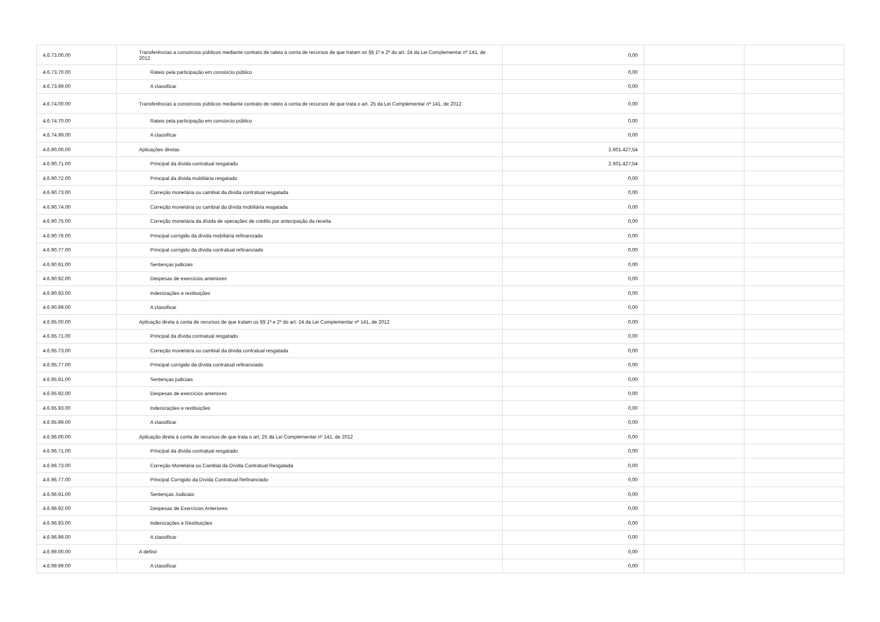| 4.6.73.00.00 | Transferências a consórcios públicos mediante contrato de rateio à conta de recursos de que tratam os §§ 1º e 2º do art. 24 da Lei Complementar nº 141, de 2012 | 0,00 | | |
| 4.6.73.70.00 | Rateio pela participação em consórcio público | 0,00 | | |
| 4.6.73.99.00 | A classificar | 0,00 | | |
| 4.6.74.00.00 | Transferências a consórcios públicos mediante contrato de rateio à conta de recursos de que trata o art. 25 da Lei Complementar nº 141, de 2012 | 0,00 | | |
| 4.6.74.70.00 | Rateio pela participação em consórcio público | 0,00 | | |
| 4.6.74.99.00 | A classificar | 0,00 | | |
| 4.6.90.00.00 | Aplicações diretas | 2.601.427,54 | | |
| 4.6.90.71.00 | Principal da dívida contratual resgatado | 2.601.427,54 | | |
| 4.6.90.72.00 | Principal da dívida mobiliária resgatado | 0,00 | | |
| 4.6.90.73.00 | Correção monetária ou cambial da dívida contratual resgatada | 0,00 | | |
| 4.6.90.74.00 | Correção monetária ou cambial da dívida mobiliária resgatada | 0,00 | | |
| 4.6.90.75.00 | Correção monetária da dívida de operações de crédito por antecipação da receita | 0,00 | | |
| 4.6.90.76.00 | Principal corrigido da dívida mobiliária refinanciado | 0,00 | | |
| 4.6.90.77.00 | Principal corrigido da dívida contratual refinanciado | 0,00 | | |
| 4.6.90.91.00 | Sentenças judiciais | 0,00 | | |
| 4.6.90.92.00 | Despesas de exercícios anteriores | 0,00 | | |
| 4.6.90.93.00 | Indenizações e restituições | 0,00 | | |
| 4.6.90.99.00 | A classificar | 0,00 | | |
| 4.6.95.00.00 | Aplicação direta à conta de recursos de que tratam os §§ 1º e 2º do art. 24 da Lei Complementar nº 141, de 2012 | 0,00 | | |
| 4.6.95.71.00 | Principal da dívida contratual resgatado | 0,00 | | |
| 4.6.95.73.00 | Correção monetária ou cambial da dívida contratual resgatada | 0,00 | | |
| 4.6.95.77.00 | Principal corrigido da dívida contratual refinanciado | 0,00 | | |
| 4.6.95.91.00 | Sentenças judiciais | 0,00 | | |
| 4.6.95.92.00 | Despesas de exercícios anteriores | 0,00 | | |
| 4.6.95.93.00 | Indenizações e restituições | 0,00 | | |
| 4.6.95.99.00 | A classificar | 0,00 | | |
| 4.6.96.00.00 | Aplicação direta à conta de recursos de que trata o art. 25 da Lei Complementar nº 141, de 2012 | 0,00 | | |
| 4.6.96.71.00 | Principal da dívida contratual resgatado | 0,00 | | |
| 4.6.96.73.00 | Correção Monetária ou Cambial da Dívida Contratual Resgatada | 0,00 | | |
| 4.6.96.77.00 | Principal Corrigido da Dívida Contratual Refinanciado | 0,00 | | |
| 4.6.96.91.00 | Sentenças Judiciais | 0,00 | | |
| 4.6.96.92.00 | Despesas de Exercícios Anteriores | 0,00 | | |
| 4.6.96.93.00 | Indenizações e Restituições | 0,00 | | |
| 4.6.96.99.00 | A classificar | 0,00 | | |
| 4.6.99.00.00 | A definir | 0,00 | | |
| 4.6.99.99.00 | A classificar | 0,00 | | |